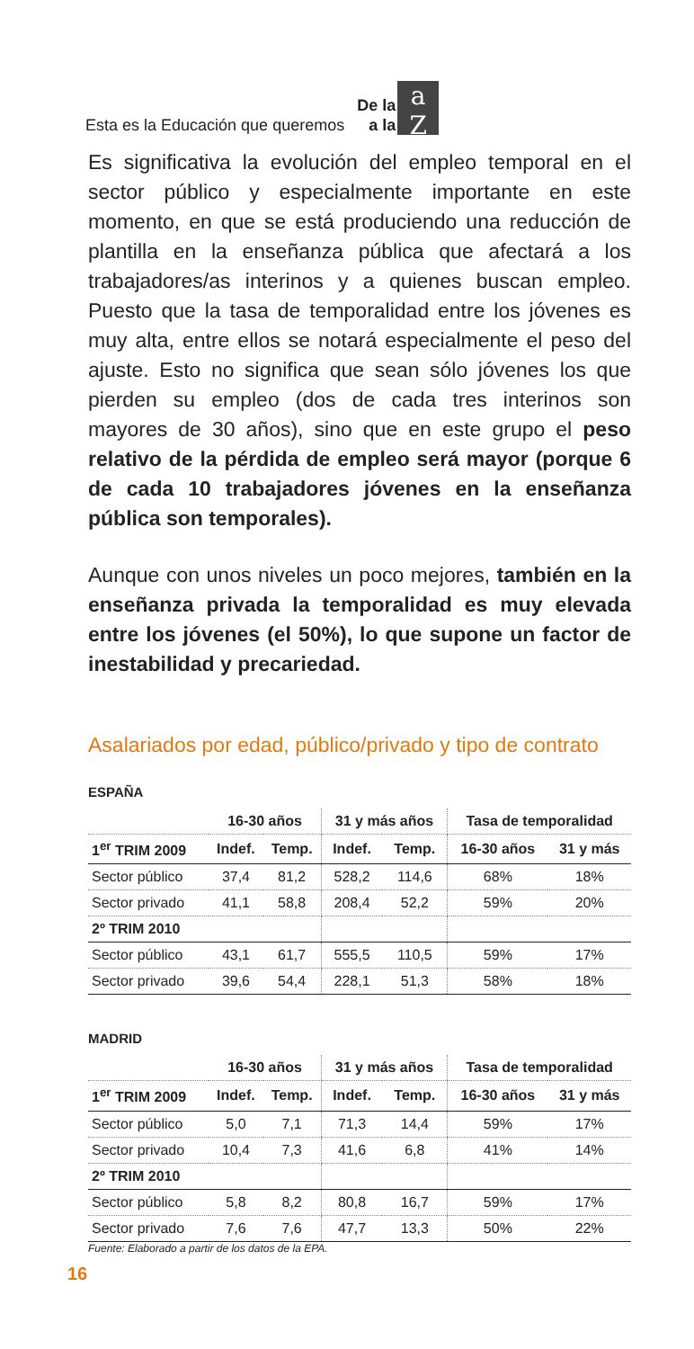Esta es la Educación que queremos De la
a la a
Z
Es significativa la evolución del empleo temporal en el sector público y especialmente importante en este momento, en que se está produciendo una reducción de plantilla en la enseñanza pública que afectará a los trabajadores/as interinos y a quienes buscan empleo. Puesto que la tasa de temporalidad entre los jóvenes es muy alta, entre ellos se notará especialmente el peso del ajuste. Esto no significa que sean sólo jóvenes los que pierden su empleo (dos de cada tres interinos son mayores de 30 años), sino que en este grupo el peso relativo de la pérdida de empleo será mayor (porque 6 de cada 10 trabajadores jóvenes en la enseñanza pública son temporales).
Aunque con unos niveles un poco mejores, también en la enseñanza privada la temporalidad es muy elevada entre los jóvenes (el 50%), lo que supone un factor de inestabilidad y precariedad.
Asalariados por edad, público/privado y tipo de contrato
ESPAÑA
| | 16-30 años | | 31 y más años | | Tasa de temporalidad | |
| --- | --- | --- | --- | --- | --- | --- |
| 1<sup>er</sup> TRIM 2009 | Indef. | Temp. | Indef. | Temp. | 16-30 años | 31 y más |
| Sector público | 37,4 | 81,2 | 528,2 | 114,6 | 68% | 18% |
| Sector privado | 41,1 | 58,8 | 208,4 | 52,2 | 59% | 20% |
| 2º TRIM 2010 | | | | | | |
| Sector público | 43,1 | 61,7 | 555,5 | 110,5 | 59% | 17% |
| Sector privado | 39,6 | 54,4 | 228,1 | 51,3 | 58% | 18% |
MADRID
| | 16-30 años | | 31 y más años | | Tasa de temporalidad | |
| --- | --- | --- | --- | --- | --- | --- |
| 1<sup>er</sup> TRIM 2009 | Indef. | Temp. | Indef. | Temp. | 16-30 años | 31 y más |
| Sector público | 5,0 | 7,1 | 71,3 | 14,4 | 59% | 17% |
| Sector privado | 10,4 | 7,3 | 41,6 | 6,8 | 41% | 14% |
| 2º TRIM 2010 | | | | | | |
| Sector público | 5,8 | 8,2 | 80,8 | 16,7 | 59% | 17% |
| Sector privado | 7,6 | 7,6 | 47,7 | 13,3 | 50% | 22% |
Fuente: Elaborado a partir de los datos de la EPA.
16